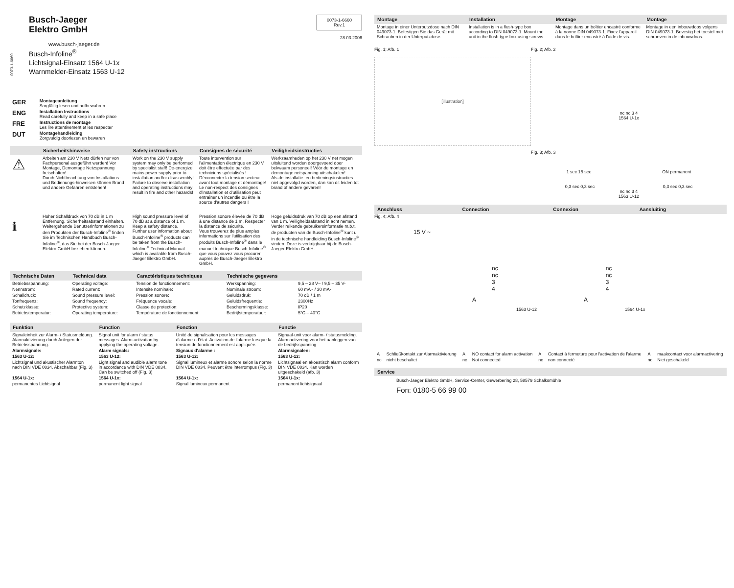0073-1-6660
Busch-Jaeger
Elektro GmbH
www.busch-jaeger.de
Busch-Infoline<sup>®</sup>
Lichtsignal-Einsatz 1564 U-1x
Warnmelder-Einsatz 1563 U-12
0073-1-6660
Rev.1
28.03.2006
| GER | Montageanleitung Sorgfältig lesen und aufbewahren |
| ENG | Installation Instructions Read carefully and keep in a safe place |
| FRE | Instructions de montage Les lire attentivement et les respecter |
| DUT | Montagehandleiding Zorgvuldig doorlezen en bewaren |
| | Sicherheitshinweise | Safety instructions | Consignes de sécurité | Veiligheidsinstructies |
| --- | --- | --- | --- | --- |
| ⚠ | Arbeiten am 230 V Netz dürfen nur von Fachpersonal ausgeführt werden! Vor Montage, Demontage Netzspannung freischalten! Durch Nichtbeachtung von Installations- und Bedienungs-hinweisen können Brand und andere Gefahren entstehen! | Work on the 230 V supply system may only be performed by specialist staff! De-energize mains power supply prior to installation and/or disassembly! Failure to observe installation and operating instructions may result in fire and other hazards! | Toute intervention sur l'alimentation électrique en 230 V doit être effectuée par des techniciens spécialisés ! Déconnecter la tension secteur avant tout montage et démontage! Le non-respect des consignes d'installation et d'utilisation peut entraîner un incendie ou être la source d'autres dangers ! | Werkzaamheden op het 230 V net mogen uitsluitend worden doorgevoerd door bekwaam personeel! Vóór de montage en demontage netspanning uitschakelen! Als de installatie- en bedieningsinstructies niet opgevolgd worden, dan kan dit leiden tot brand of andere gevaren! |
| ℹ | Hoher Schalldruck von 70 dB in 1 m Entfernung. Sicherheitsabstand einhalten. Weitergehende Benutzerinformationen zu den Produkten der Busch-Infoline<sup>®</sup> finden Sie im Technischen Handbuch Busch-Infoline<sup>®</sup>, das Sie bei der Busch-Jaeger Elektro GmbH beziehen können. | High sound pressure level of 70 dB at a distance of 1 m. Keep a safety distance. Further user information about Busch-Infoline<sup>®</sup> products can be taken from the Busch-Infoline<sup>®</sup> Technical Manual which is available from Busch-Jaeger Elektro GmbH. | Pression sonore élevée de 70 dB à une distance de 1 m. Respecter la distance de sécurité. Vous trouverez de plus amples informations sur l'utilisation des produits Busch-Infoline<sup>®</sup> dans le manuel technique Busch-Infoline<sup>®</sup> que vous pouvez vous procurer auprès de Busch-Jaeger Elektro GmbH. | Hoge geluidsdruk van 70 dB op een afstand van 1 m. Veiligheidsafstand in acht nemen. Verder reikende gebruikersinformatie m.b.t. de producten van de Busch-Infoline<sup>®</sup> kunt u in de technische handleiding Busch-Infoline<sup>®</sup> vinden. Deze is verkrijgbaar bij de Busch-Jaeger Elektro GmbH. |
| Technische Daten | Technical data | Caractéristiques techniques | Technische gegevens | |
| --- | --- | --- | --- | --- |
| Betriebsspannung: | Operating voltage: | Tension de fonctionnement: | Werkspanning: | 9,5 – 28 V~ / 9,5 – 35 V- |
| Nennstrom: | Rated current: | Intensité nominale: | Nominale stroom: | 60 mA~ / 30 mA- |
| Schalldruck: | Sound pressure level: | Pression sonore: | Geluidsdruk: | 70 dB / 1 m |
| Tonfrequenz: | Sound frequency: | Fréquence vocale: | Geluidsfrequentie: | 2300Hz |
| Schutzklasse: | Protective system: | Classe de protection: | Beschermingsklasse: | IP20 |
| Betriebstemperatur: | Operating temperature: | Température de fonctionnement: | Bedrijfstemperatuur: | 5°C – 40°C |
| Funktion | Function | Fonction | Functie |
| --- | --- | --- | --- |
| Signaleinheit zur Alarm- / Statusmeldung. Alarmaktivierung durch Anlegen der Betriebsspannung. | Signal unit for alarm / status messages. Alarm activation by applying the operating voltage. | Unité de signalisation pour les messages d'alarme / d'état. Activation de l'alarme lorsque la tension de fonctionnement est appliquée. | Signaal-unit voor alarm- / statusmelding. Alarmactivering voor het aanleggen van de bedrijfsspanning. |
| Alarmsignale: | Alarm signals: | Signaux d'alarme : | Alarmsignalen: |
| 1563 U-12: | 1563 U-12: | 1563 U-12: | 1563 U-12: |
| Lichtsignal und akustischer Alarmton nach DIN VDE 0834. Abschaltbar (Fig. 3) | Light signal and audible alarm tone in accordance with DIN VDE 0834. Can be switched off (Fig. 3) | Signal lumineux et alarme sonore selon la norme DIN VDE 0834. Peuvent être interrompus (Fig. 3) | Lichtsignaal en akoestisch alarm conform DIN VDE 0834. Kan worden uitgeschakeld (afb. 3) |
| 1564 U-1x: | 1564 U-1x: | 1564 U-1x: | 1564 U-1x: |
| permanentes Lichtsignal | permanent light signal | Signal lumineux permanent | permanent lichtsignaal |
| Montage | Installation | Montage | Montage |
| --- | --- | --- | --- |
| Montage in einer Unterputzdose nach DIN 049073-1. Befestigen Sie das Gerät mit Schrauben in der Unterputzdose. | Installation is in a flush-type box according to DIN 049073-1. Mount the unit in the flush-type box using screws. | Montage dans un boîtier encastré conforme à la norme DIN 049073-1. Fixez l'appareil dans le boîtier encastré à l'aide de vis. | Montage in een inbouwdoos volgens DIN 049073-1. Bevestig het toestel met schroeven in de inbouwdoos. |
Fig. 1; Afb. 1
[illustration]
Fig. 2; Afb. 2
nc nc 3 4
1564 U-1x
Fig. 3; Afb. 3
1 sec 15 sec ON permanent
0,3 sec 0,3 sec 0,3 sec 0,3 sec
nc nc 3 4
1563 U-12
| Anschluss | Connection | Connexion | Aansluiting |
| --- | --- | --- | --- |
Fig. 4; Afb. 4
15 V ~
nc
nc
3
4
nc
nc
3
4
A A
1563 U-12 1564 U-1x
| A | Schließkontakt zur Alarmaktivierung | A | NO contact for alarm activation | A | Contact à fermeture pour l'activation de l'alarme | A | maakcontact voor alarmactivering |
| nc | nicht beschaltet | nc | Not connected | nc | non connecté | nc | Niet geschakeld |
Service
Busch-Jaeger Elektro GmbH, Service-Center, Gewerbering 28, 58579 Schalksmühle
Fon: 0180-5 66 99 00